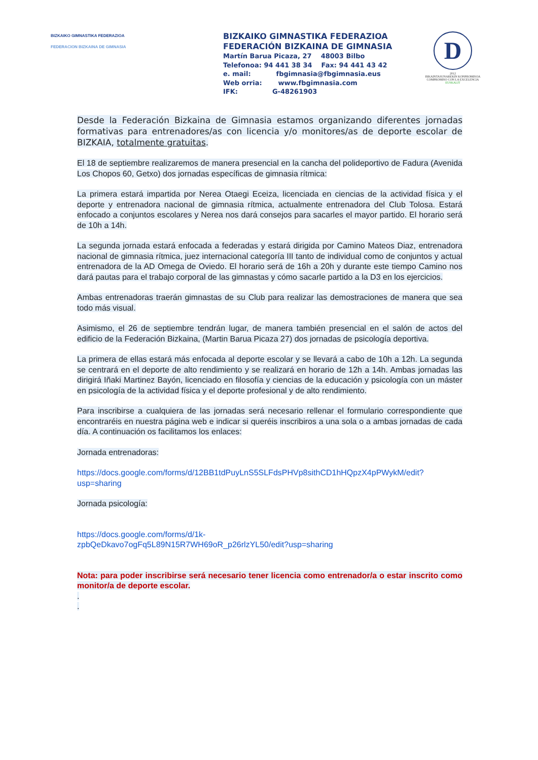BIZKAIKO GIMNASTIKA FEDERAZIOA
FEDERACION BIZKAINA DE GIMNASIA
BIZKAIKO GIMNASTIKA FEDERAZIOA
FEDERACIÓN BIZKAINA DE GIMNASIA
Martín Barua Picaza, 27 48003 Bilbo
Telefonoa: 94 441 38 34 Fax: 94 441 43 42
e. mail: fbgimnasia@fbgimnasia.eus
Web orria: www.fbgimnasia.com
IFK: G-48261903
D
2012
BIKAINTASUNAREKIN KONPROMISOA
COMPROMISO CON LA EXCELENCIA
EUSKALIT
Desde la Federación Bizkaina de Gimnasia estamos organizando diferentes jornadas formativas para entrenadores/as con licencia y/o monitores/as de deporte escolar de BIZKAIA, totalmente gratuitas.
El 18 de septiembre realizaremos de manera presencial en la cancha del polideportivo de Fadura (Avenida Los Chopos 60, Getxo) dos jornadas específicas de gimnasia rítmica:
La primera estará impartida por Nerea Otaegi Eceiza, licenciada en ciencias de la actividad física y el deporte y entrenadora nacional de gimnasia rítmica, actualmente entrenadora del Club Tolosa. Estará enfocado a conjuntos escolares y Nerea nos dará consejos para sacarles el mayor partido. El horario será de 10h a 14h.
La segunda jornada estará enfocada a federadas y estará dirigida por Camino Mateos Diaz, entrenadora nacional de gimnasia rítmica, juez internacional categoría III tanto de individual como de conjuntos y actual entrenadora de la AD Omega de Oviedo. El horario será de 16h a 20h y durante este tiempo Camino nos dará pautas para el trabajo corporal de las gimnastas y cómo sacarle partido a la D3 en los ejercicios.
Ambas entrenadoras traerán gimnastas de su Club para realizar las demostraciones de manera que sea todo más visual.
Asimismo, el 26 de septiembre tendrán lugar, de manera también presencial en el salón de actos del edificio de la Federación Bizkaina, (Martin Barua Picaza 27) dos jornadas de psicología deportiva.
La primera de ellas estará más enfocada al deporte escolar y se llevará a cabo de 10h a 12h. La segunda se centrará en el deporte de alto rendimiento y se realizará en horario de 12h a 14h. Ambas jornadas las dirigirá Iñaki Martinez Bayón, licenciado en filosofía y ciencias de la educación y psicología con un máster en psicología de la actividad física y el deporte profesional y de alto rendimiento.
Para inscribirse a cualquiera de las jornadas será necesario rellenar el formulario correspondiente que encontraréis en nuestra página web e indicar si queréis inscribiros a una sola o a ambas jornadas de cada día. A continuación os facilitamos los enlaces:
Jornada entrenadoras:
https://docs.google.com/forms/d/12BB1tdPuyLnS5SLFdsPHVp8sithCD1hHQpzX4pPWykM/edit?usp=sharing
Jornada psicología:
https://docs.google.com/forms/d/1k-
zpbQeDkavo7ogFq5L89N15R7WH69oR_p26rlzYL50/edit?usp=sharing
Nota: para poder inscribirse será necesario tener licencia como entrenador/a o estar inscrito como monitor/a de deporte escolar.
.
.